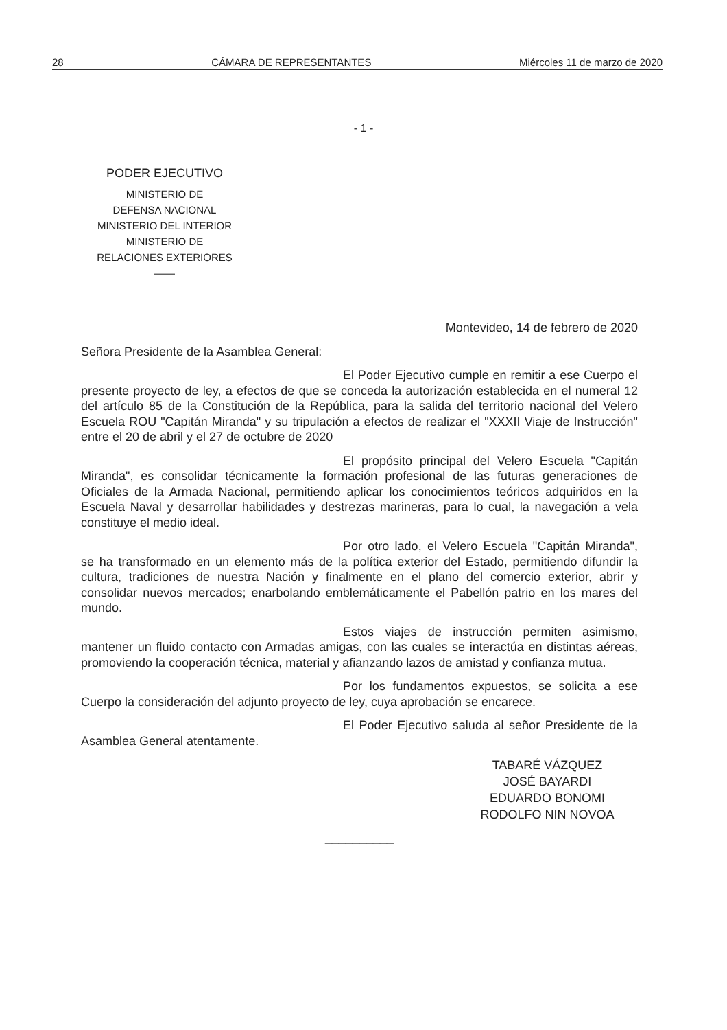28 CÁMARA DE REPRESENTANTES Miércoles 11 de marzo de 2020
- 1 -
PODER EJECUTIVO
MINISTERIO DE
DEFENSA NACIONAL
MINISTERIO DEL INTERIOR
MINISTERIO DE
RELACIONES EXTERIORES
——
Montevideo, 14 de febrero de 2020
Señora Presidente de la Asamblea General:
El Poder Ejecutivo cumple en remitir a ese Cuerpo el presente proyecto de ley, a efectos de que se conceda la autorización establecida en el numeral 12 del artículo 85 de la Constitución de la República, para la salida del territorio nacional del Velero Escuela ROU "Capitán Miranda" y su tripulación a efectos de realizar el "XXXII Viaje de Instrucción" entre el 20 de abril y el 27 de octubre de 2020
El propósito principal del Velero Escuela "Capitán Miranda", es consolidar técnicamente la formación profesional de las futuras generaciones de Oficiales de la Armada Nacional, permitiendo aplicar los conocimientos teóricos adquiridos en la Escuela Naval y desarrollar habilidades y destrezas marineras, para lo cual, la navegación a vela constituye el medio ideal.
Por otro lado, el Velero Escuela "Capitán Miranda", se ha transformado en un elemento más de la política exterior del Estado, permitiendo difundir la cultura, tradiciones de nuestra Nación y finalmente en el plano del comercio exterior, abrir y consolidar nuevos mercados; enarbolando emblemáticamente el Pabellón patrio en los mares del mundo.
Estos viajes de instrucción permiten asimismo, mantener un fluido contacto con Armadas amigas, con las cuales se interactúa en distintas aéreas, promoviendo la cooperación técnica, material y afianzando lazos de amistad y confianza mutua.
Por los fundamentos expuestos, se solicita a ese Cuerpo la consideración del adjunto proyecto de ley, cuya aprobación se encarece.
El Poder Ejecutivo saluda al señor Presidente de la Asamblea General atentamente.
TABARÉ VÁZQUEZ
JOSÉ BAYARDI
EDUARDO BONOMI
RODOLFO NIN NOVOA
__________